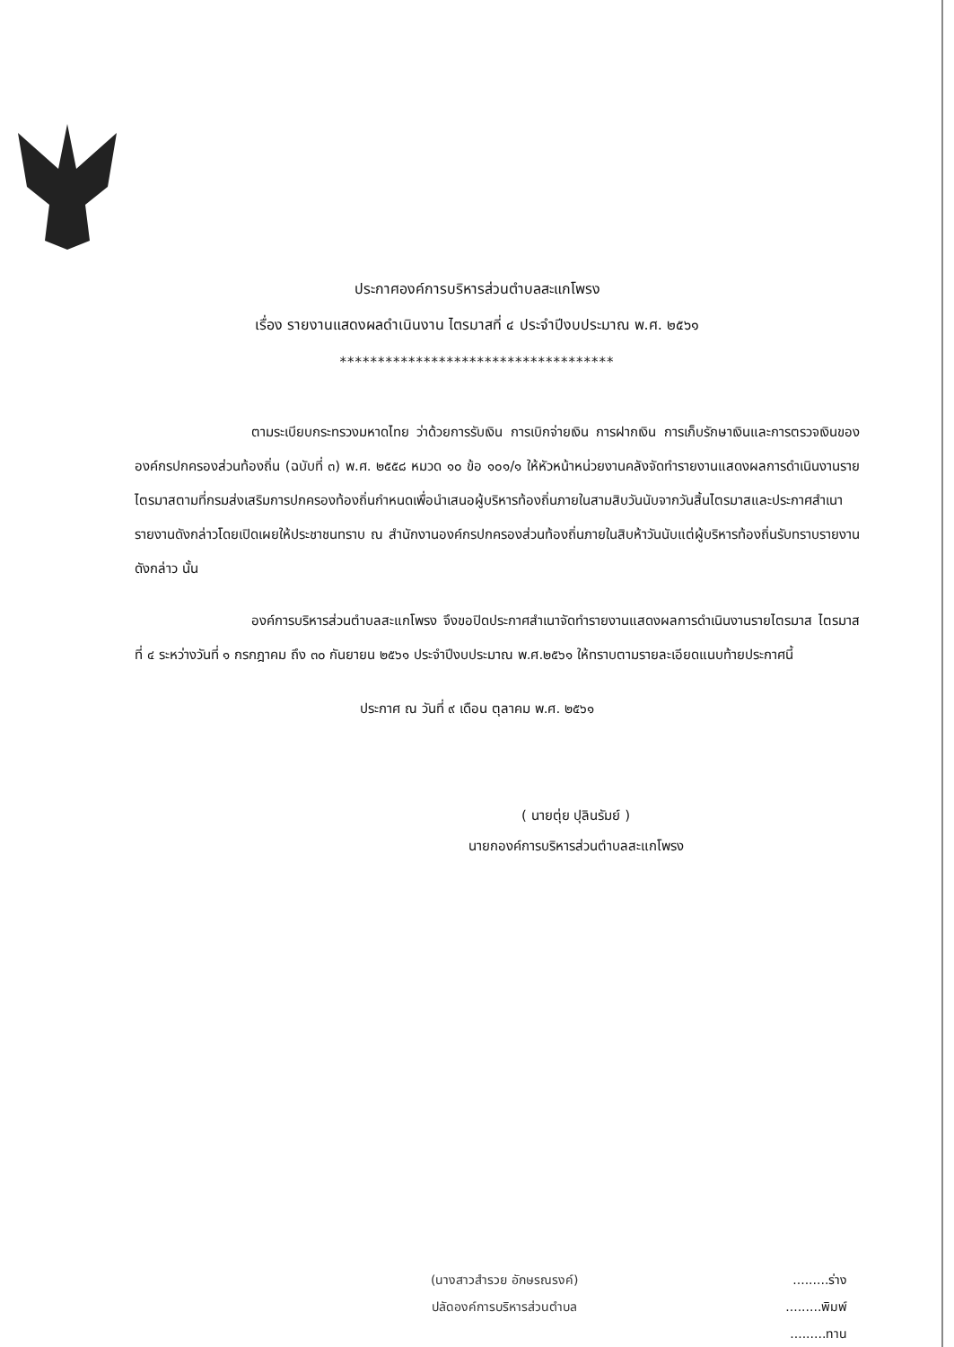ประกาศองค์การบริหารส่วนตำบลสะแกโพรง
เรื่อง รายงานแสดงผลดำเนินงาน ไตรมาสที่ ๔ ประจำปีงบประมาณ พ.ศ. ๒๕๖๑
************************************
ตามระเบียบกระทรวงมหาดไทย ว่าด้วยการรับเงิน การเบิกจ่ายเงิน การฝากเงิน การเก็บรักษาเงินและการตรวจเงินขององค์กรปกครองส่วนท้องถิ่น (ฉบับที่ ๓) พ.ศ. ๒๕๕๘ หมวด ๑๐ ข้อ ๑๐๑/๑ ให้หัวหน้าหน่วยงานคลังจัดทำรายงานแสดงผลการดำเนินงานรายไตรมาสตามที่กรมส่งเสริมการปกครองท้องถิ่นกำหนดเพื่อนำเสนอผู้บริหารท้องถิ่นภายในสามสิบวันนับจากวันสิ้นไตรมาสและประกาศสำเนารายงานดังกล่าวโดยเปิดเผยให้ประชาชนทราบ ณ สำนักงานองค์กรปกครองส่วนท้องถิ่นภายในสิบห้าวันนับแต่ผู้บริหารท้องถิ่นรับทราบรายงานดังกล่าว นั้น
องค์การบริหารส่วนตำบลสะแกโพรง จึงขอปิดประกาศสำเนาจัดทำรายงานแสดงผลการดำเนินงานรายไตรมาส ไตรมาสที่ ๔ ระหว่างวันที่ ๑ กรกฎาคม ถึง ๓๐ กันยายน ๒๕๖๑ ประจำปีงบประมาณ พ.ศ.๒๕๖๑ ให้ทราบตามรายละเอียดแนบท้ายประกาศนี้
ประกาศ ณ วันที่ ๙ เดือน ตุลาคม พ.ศ. ๒๕๖๑
( นายตุ่ย ปุลินรัมย์ )
นายกองค์การบริหารส่วนตำบลสะแกโพรง
(นางสาวสำรวย อักษรณรงค์)
ปลัดองค์การบริหารส่วนตำบล
.........ร่าง
.........พิมพ์
.........ทาน